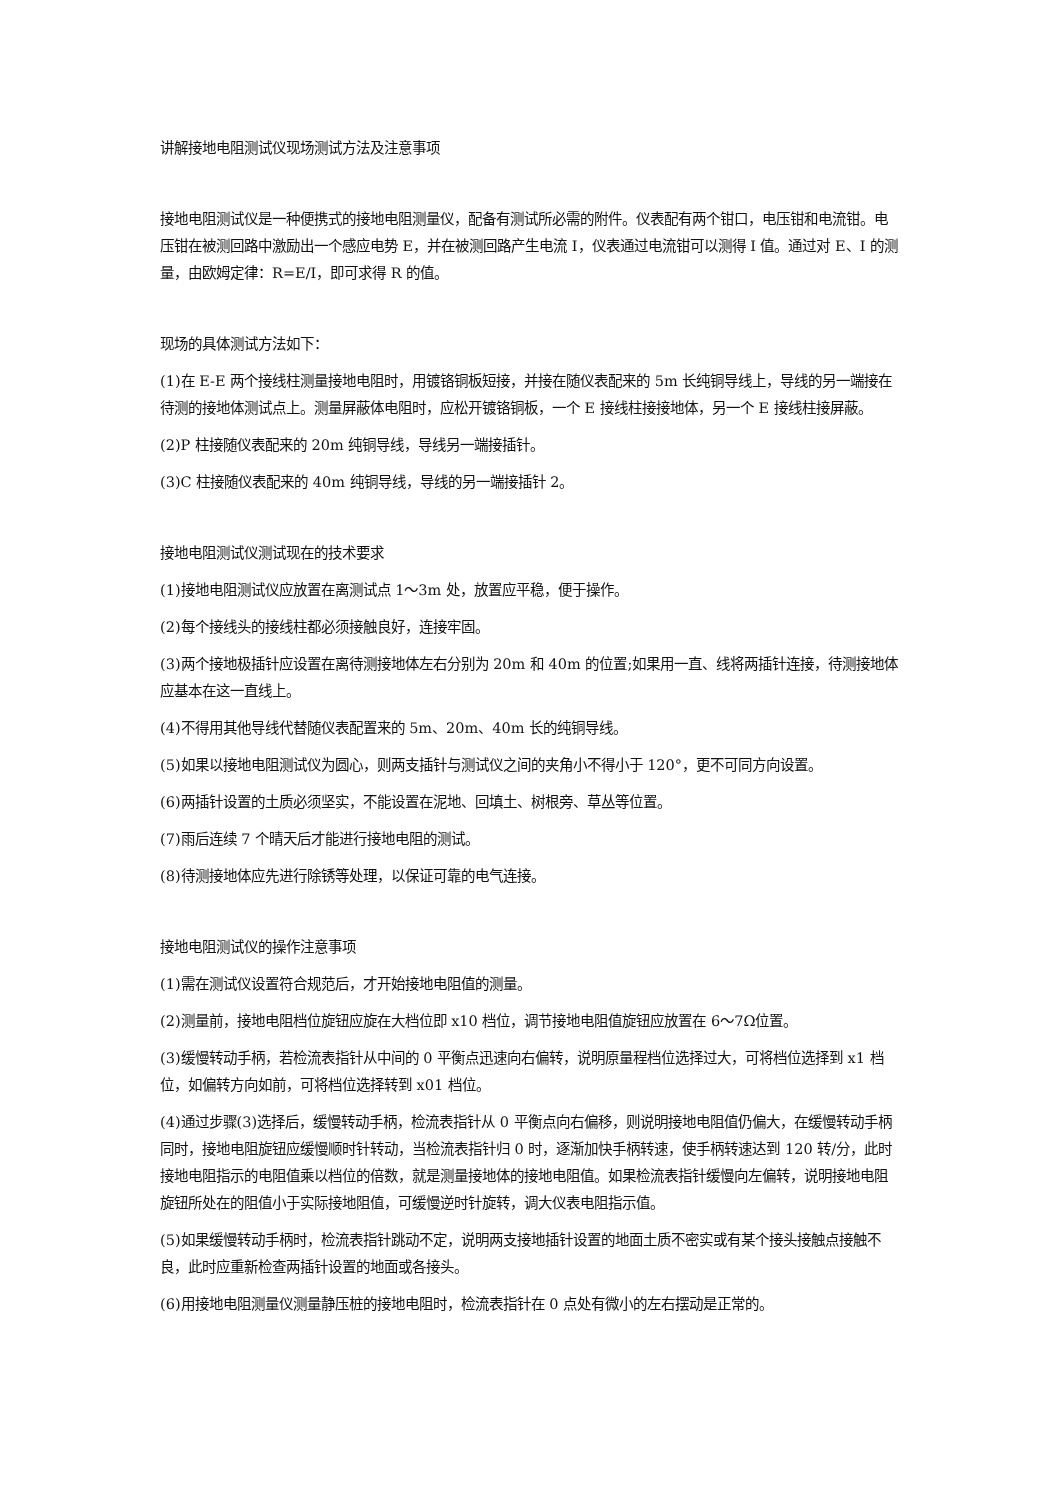讲解接地电阻测试仪现场测试方法及注意事项
接地电阻测试仪是一种便携式的接地电阻测量仪，配备有测试所必需的附件。仪表配有两个钳口，电压钳和电流钳。电压钳在被测回路中激励出一个感应电势 E，并在被测回路产生电流 I，仪表通过电流钳可以测得 I 值。通过对 E、I 的测量，由欧姆定律：R=E/I，即可求得 R 的值。
现场的具体测试方法如下：
(1)在 E-E 两个接线柱测量接地电阻时，用镀铬铜板短接，并接在随仪表配来的 5m 长纯铜导线上，导线的另一端接在待测的接地体测试点上。测量屏蔽体电阻时，应松开镀铬铜板，一个 E 接线柱接接地体，另一个 E 接线柱接屏蔽。
(2)P 柱接随仪表配来的 20m 纯铜导线，导线另一端接插针。
(3)C 柱接随仪表配来的 40m 纯铜导线，导线的另一端接插针 2。
接地电阻测试仪测试现在的技术要求
(1)接地电阻测试仪应放置在离测试点 1～3m 处，放置应平稳，便于操作。
(2)每个接线头的接线柱都必须接触良好，连接牢固。
(3)两个接地极插针应设置在离待测接地体左右分别为 20m 和 40m 的位置;如果用一直、线将两插针连接，待测接地体应基本在这一直线上。
(4)不得用其他导线代替随仪表配置来的 5m、20m、40m 长的纯铜导线。
(5)如果以接地电阻测试仪为圆心，则两支插针与测试仪之间的夹角小不得小于 120°，更不可同方向设置。
(6)两插针设置的土质必须坚实，不能设置在泥地、回填土、树根旁、草丛等位置。
(7)雨后连续 7 个晴天后才能进行接地电阻的测试。
(8)待测接地体应先进行除锈等处理，以保证可靠的电气连接。
接地电阻测试仪的操作注意事项
(1)需在测试仪设置符合规范后，才开始接地电阻值的测量。
(2)测量前，接地电阻档位旋钮应旋在大档位即 x10 档位，调节接地电阻值旋钮应放置在 6～7Ω位置。
(3)缓慢转动手柄，若检流表指针从中间的 0 平衡点迅速向右偏转，说明原量程档位选择过大，可将档位选择到 x1 档位，如偏转方向如前，可将档位选择转到 x01 档位。
(4)通过步骤(3)选择后，缓慢转动手柄，检流表指针从 0 平衡点向右偏移，则说明接地电阻值仍偏大，在缓慢转动手柄同时，接地电阻旋钮应缓慢顺时针转动，当检流表指针归 0 时，逐渐加快手柄转速，使手柄转速达到 120 转/分，此时接地电阻指示的电阻值乘以档位的倍数，就是测量接地体的接地电阻值。如果检流表指针缓慢向左偏转，说明接地电阻旋钮所处在的阻值小于实际接地阻值，可缓慢逆时针旋转，调大仪表电阻指示值。
(5)如果缓慢转动手柄时，检流表指针跳动不定，说明两支接地插针设置的地面土质不密实或有某个接头接触点接触不良，此时应重新检查两插针设置的地面或各接头。
(6)用接地电阻测量仪测量静压桩的接地电阻时，检流表指针在 0 点处有微小的左右摆动是正常的。